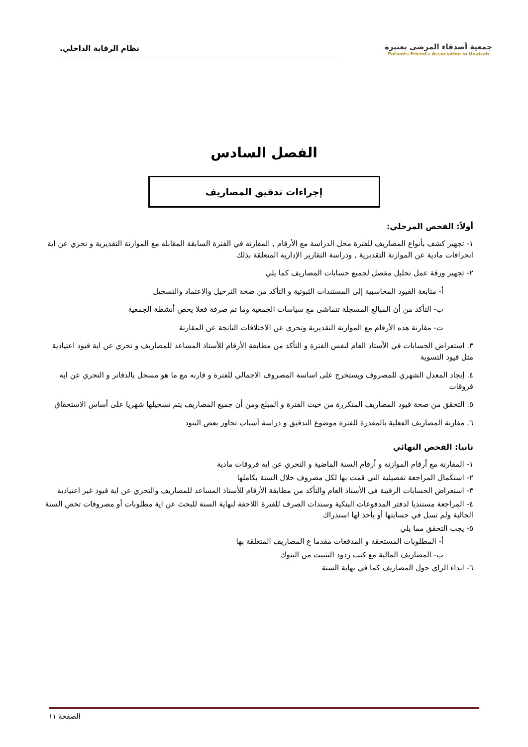جمعية أصدقاء المرضى بعنيزة
Patients Friend's Association in Unaizah
نظام الرقابة الداخلي.
الفصل السادس
إجراءات تدقيق المصاريف
أولاً: الفحص المرحلي:
١- تجهيز كشف بأنواع المصاريف للفترة محل الدراسة مع الأرقام , المقارنة في الفترة السابقة المقابلة مع الموازنة التقديرية و تحري عن اية انحرافات مادية عن الموازنة التقديرية , ودراسة التقارير الإدارية المتعلقة بذلك
٢- تجهيز ورقة عمل تحليل مفصل لجميع حسابات المصاريف كما يلي
أ- متابعة القيود المحاسبية إلى المستندات الثبوتية و التأكد من صحة الترحيل والاعتماد والتسجيل
ب- التأكد من أن المبالغ المسجلة تتماشى مع سياسات الجمعية وما تم صرفة فعلا يخص أنشطة الجمعية
ت- مقارنة هذه الأرقام مع الموازنة التقديرية وتحري عن الاختلافات الناتجة عن المقارنة
٣. استعراض الحسابات في الأستاذ العام لنفس الفترة و التأكد من مطابقة الأرقام للأستاذ المساعد للمصاريف و تحري عن اية قيود اعتيادية مثل قيود التسوية
٤. إيجاد المعدل الشهري للمصروف ويستخرج على اساسة المصروف الاجمالي للفترة و قارنه مع ما هو مسجل بالدفاتر و التحري عن اية فروقات
٥. التحقق من صحة قيود المصاريف المتكررة من حيث الفترة و المبلغ ومن أن جميع المصاريف يتم تسجيلها شهريا على أساس الاستحقاق
٦. مقارنة المصاريف الفعلية بالمقدرة للفترة موضوع التدقيق و دراسة أسباب تجاوز بعض البنود
ثانيا: الفحص النهائي
١- المقارنة مع أرقام الموازنة و أرقام السنة الماضية و التحري عن اية فروقات مادية
٢- استكمال المراجعة تفصيلية التي قمت بها لكل مصروف خلال السنة بكاملها
٣- استعراض الحسابات الرقيبة في الأستاذ العام والتأكد من مطابقة الأرقام للأستاذ المساعد للمصاريف والتحري عن اية قيود غير اعتيادية
٤- المراجعة مستنديا لدفتر المدفوعات البنكية وسندات الصرف للفترة اللاحقة لنهاية السنة للبحث عن اية مطلوبات أو مصروفات تخص السنة الحالية ولم تسل في حسابتها أو يأخذ لها استدراك
٥- يجب التحقق مما يلي
أ- المطلوبات المستحقة و المدفعات مقدما ع المصاريف المتعلقة بها
ب- المصاريف المالية مع كتب ردود التثبيت من البنوك
٦- ابداء الراي حول المصاريف كما في نهاية السنة
الصفحة ١١